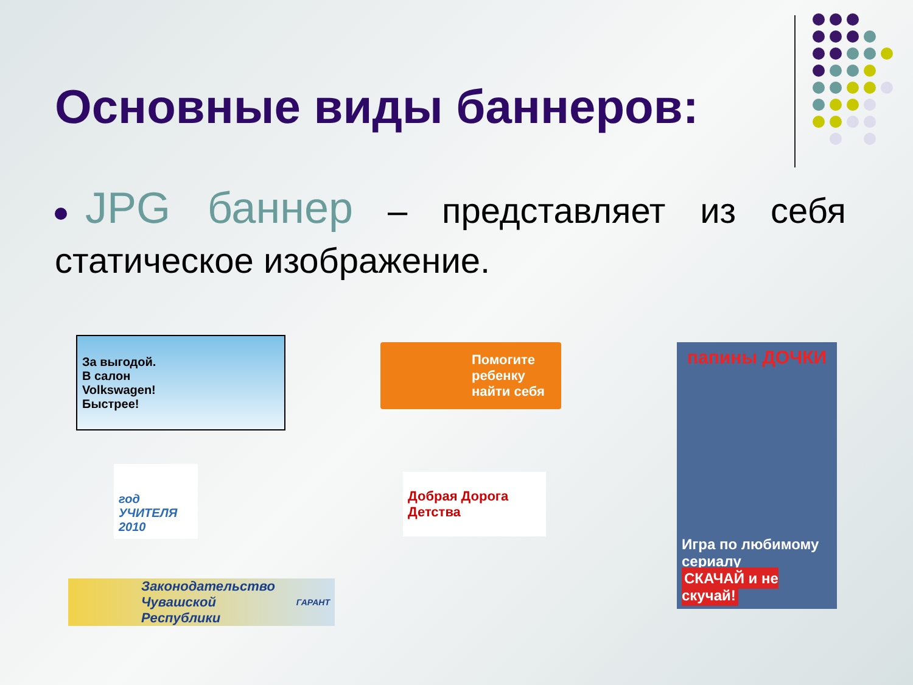Основные виды баннеров:
JPG баннер – представляет из себя статическое изображение.
За выгодой.
В салон
Volkswagen!
Быстрее!
Помогите ребенку найти себя
папины ДОЧКИ
Игра по любимому сериалу
СКАЧАЙ и не скучай!
год УЧИТЕЛЯ 2010
Добрая Дорога Детства
Законодательство Чувашской Республики ГАРАНТ